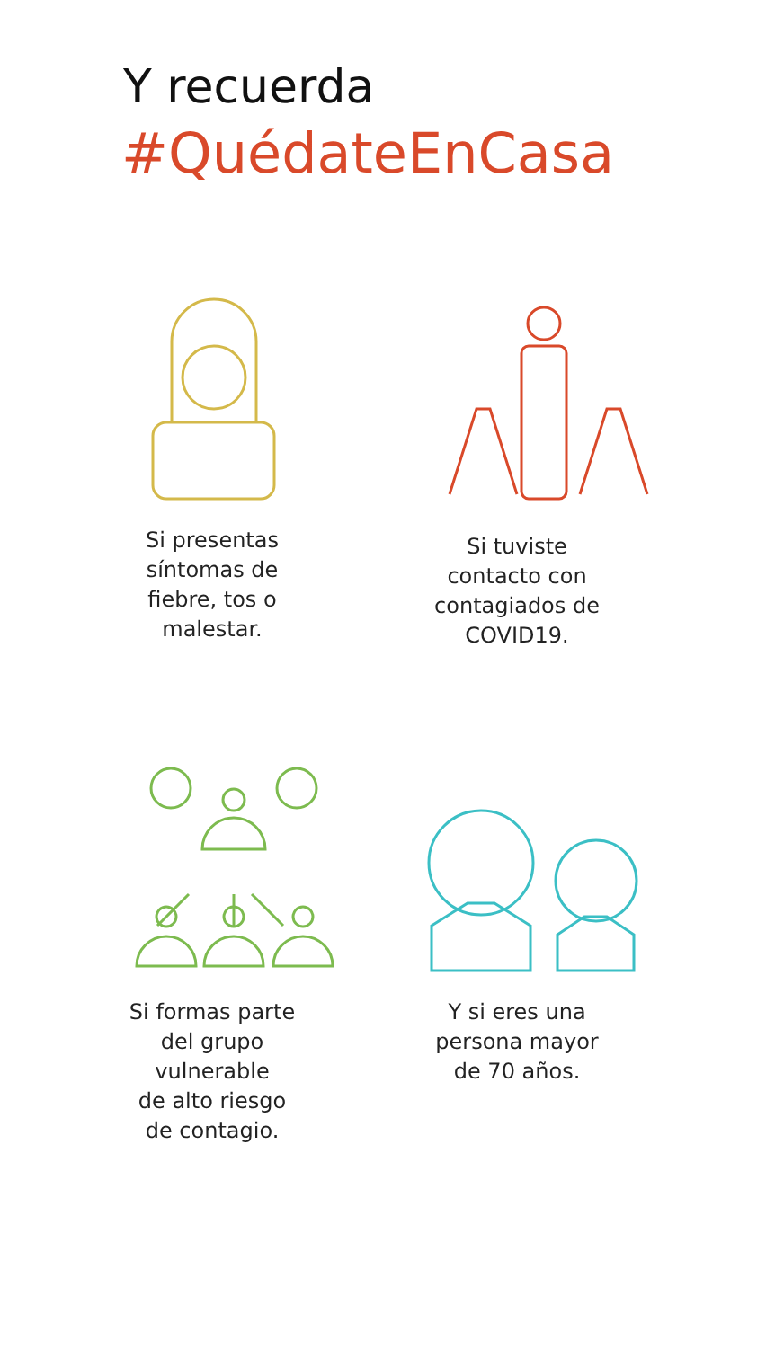Y recuerda
#QuédateEnCasa
Si presentas
síntomas de
fiebre, tos o
malestar.
Si tuviste
contacto con
contagiados de
COVID19.
Si formas parte
del grupo
vulnerable
de alto riesgo
de contagio.
Y si eres una
persona mayor
de 70 años.